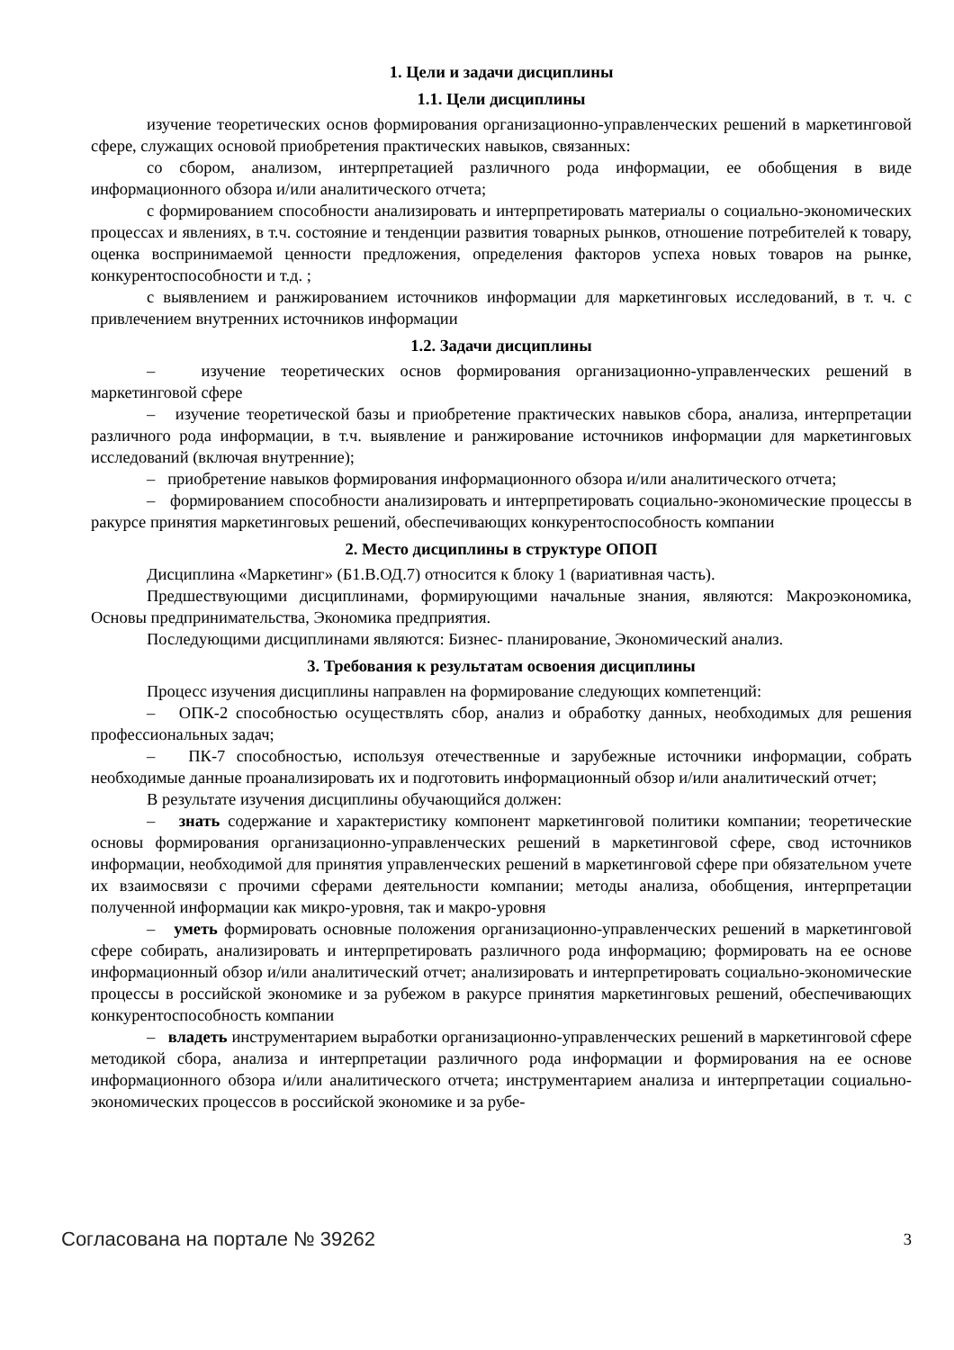1. Цели и задачи дисциплины
1.1. Цели дисциплины
изучение теоретических основ формирования организационно-управленческих решений в маркетинговой сфере, служащих основой приобретения практических навыков, связанных:
со сбором, анализом, интерпретацией различного рода информации, ее обобщения в виде информационного обзора и/или аналитического отчета;
с формированием способности анализировать и интерпретировать материалы о социально-экономических процессах и явлениях, в т.ч. состояние и тенденции развития товарных рынков, отношение потребителей к товару, оценка воспринимаемой ценности предложения, определения факторов успеха новых товаров на рынке, конкурентоспособности и т.д. ;
с выявлением и ранжированием источников информации для маркетинговых исследований, в т. ч. с привлечением внутренних источников информации
1.2. Задачи дисциплины
– изучение теоретических основ формирования организационно-управленческих решений в маркетинговой сфере
– изучение теоретической базы и приобретение практических навыков сбора, анализа, интерпретации различного рода информации, в т.ч. выявление и ранжирование источников информации для маркетинговых исследований (включая внутренние);
– приобретение навыков формирования информационного обзора и/или аналитического отчета;
– формированием способности анализировать и интерпретировать социально-экономические процессы в ракурсе принятия маркетинговых решений, обеспечивающих конкурентоспособность компании
2. Место дисциплины в структуре ОПОП
Дисциплина «Маркетинг» (Б1.В.ОД.7) относится к блоку 1 (вариативная часть).
Предшествующими дисциплинами, формирующими начальные знания, являются: Макроэкономика, Основы предпринимательства, Экономика предприятия.
Последующими дисциплинами являются: Бизнес- планирование, Экономический анализ.
3. Требования к результатам освоения дисциплины
Процесс изучения дисциплины направлен на формирование следующих компетенций:
– ОПК-2 способностью осуществлять сбор, анализ и обработку данных, необходимых для решения профессиональных задач;
– ПК-7 способностью, используя отечественные и зарубежные источники информации, собрать необходимые данные проанализировать их и подготовить информационный обзор и/или аналитический отчет;
В результате изучения дисциплины обучающийся должен:
– знать содержание и характеристику компонент маркетинговой политики компании; теоретические основы формирования организационно-управленческих решений в маркетинговой сфере, свод источников информации, необходимой для принятия управленческих решений в маркетинговой сфере при обязательном учете их взаимосвязи с прочими сферами деятельности компании; методы анализа, обобщения, интерпретации полученной информации как микро-уровня, так и макро-уровня
– уметь формировать основные положения организационно-управленческих решений в маркетинговой сфере собирать, анализировать и интерпретировать различного рода информацию; формировать на ее основе информационный обзор и/или аналитический отчет; анализировать и интерпретировать социально-экономические процессы в российской экономике и за рубежом в ракурсе принятия маркетинговых решений, обеспечивающих конкурентоспособность компании
– владеть инструментарием выработки организационно-управленческих решений в маркетинговой сфере методикой сбора, анализа и интерпретации различного рода информации и формирования на ее основе информационного обзора и/или аналитического отчета; инструментарием анализа и интерпретации социально-экономических процессов в российской экономике и за рубе-
Согласована на портале № 39262 3